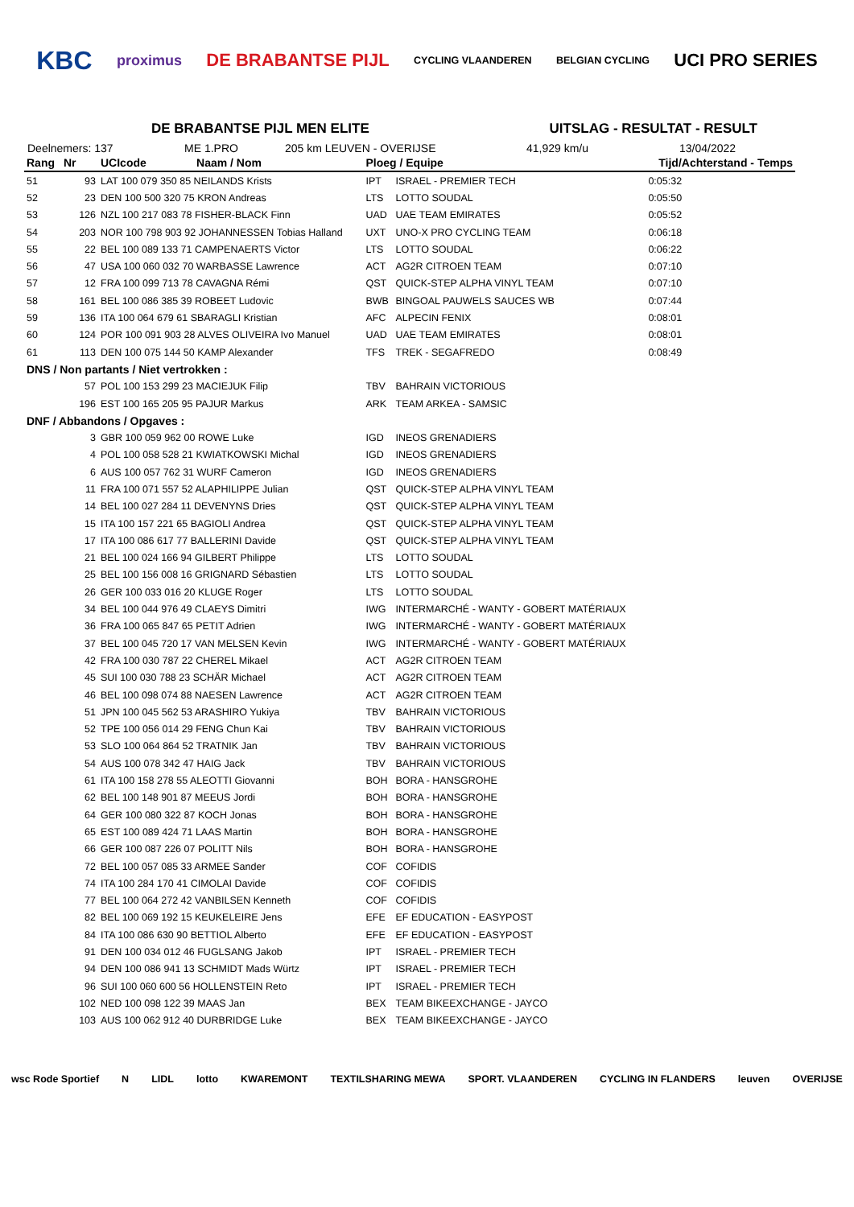KBC proximus DE BRABANTSE PIJL CYCLING VLAANDEREN BELGIAN CYCLING UCI PRO SERIES
DE BRABANTSE PIJL MEN ELITE UITSLAG - RESULTAT - RESULT
Deelnemers: 137 ME 1.PRO 205 km LEUVEN - OVERIJSE 41,929 km/u 13/04/2022
| Rang | Nr | UCIcode Naam / Nom | Ploeg / Equipe | | Tijd/Achterstand - Temps |
| --- | --- | --- | --- | --- | --- |
| 51 | 93 | LAT 100 079 350 85 NEILANDS Krists | IPT | ISRAEL - PREMIER TECH | 0:05:32 |
| 52 | 23 | DEN 100 500 320 75 KRON Andreas | LTS | LOTTO SOUDAL | 0:05:50 |
| 53 | 126 | NZL 100 217 083 78 FISHER-BLACK Finn | UAD | UAE TEAM EMIRATES | 0:05:52 |
| 54 | 203 | NOR 100 798 903 92 JOHANNESSEN Tobias Halland | UXT | UNO-X PRO CYCLING TEAM | 0:06:18 |
| 55 | 22 | BEL 100 089 133 71 CAMPENAERTS Victor | LTS | LOTTO SOUDAL | 0:06:22 |
| 56 | 47 | USA 100 060 032 70 WARBASSE Lawrence | ACT | AG2R CITROEN TEAM | 0:07:10 |
| 57 | 12 | FRA 100 099 713 78 CAVAGNA Rémi | QST | QUICK-STEP ALPHA VINYL TEAM | 0:07:10 |
| 58 | 161 | BEL 100 086 385 39 ROBEET Ludovic | BWB | BINGOAL PAUWELS SAUCES WB | 0:07:44 |
| 59 | 136 | ITA 100 064 679 61 SBARAGLI Kristian | AFC | ALPECIN FENIX | 0:08:01 |
| 60 | 124 | POR 100 091 903 28 ALVES OLIVEIRA Ivo Manuel | UAD | UAE TEAM EMIRATES | 0:08:01 |
| 61 | 113 | DEN 100 075 144 50 KAMP Alexander | TFS | TREK - SEGAFREDO | 0:08:49 |
| DNS / Non partants / Niet vertrokken : | | | | | |
| | 57 | POL 100 153 299 23 MACIEJUK Filip | TBV | BAHRAIN VICTORIOUS | |
| | 196 | EST 100 165 205 95 PAJUR Markus | ARK | TEAM ARKEA - SAMSIC | |
| DNF / Abbandons / Opgaves : | | | | | |
| | 3 | GBR 100 059 962 00 ROWE Luke | IGD | INEOS GRENADIERS | |
| | 4 | POL 100 058 528 21 KWIATKOWSKI Michal | IGD | INEOS GRENADIERS | |
| | 6 | AUS 100 057 762 31 WURF Cameron | IGD | INEOS GRENADIERS | |
| | 11 | FRA 100 071 557 52 ALAPHILIPPE Julian | QST | QUICK-STEP ALPHA VINYL TEAM | |
| | 14 | BEL 100 027 284 11 DEVENYNS Dries | QST | QUICK-STEP ALPHA VINYL TEAM | |
| | 15 | ITA 100 157 221 65 BAGIOLI Andrea | QST | QUICK-STEP ALPHA VINYL TEAM | |
| | 17 | ITA 100 086 617 77 BALLERINI Davide | QST | QUICK-STEP ALPHA VINYL TEAM | |
| | 21 | BEL 100 024 166 94 GILBERT Philippe | LTS | LOTTO SOUDAL | |
| | 25 | BEL 100 156 008 16 GRIGNARD Sébastien | LTS | LOTTO SOUDAL | |
| | 26 | GER 100 033 016 20 KLUGE Roger | LTS | LOTTO SOUDAL | |
| | 34 | BEL 100 044 976 49 CLAEYS Dimitri | IWG | INTERMARCHÉ - WANTY - GOBERT MATÉRIAUX | |
| | 36 | FRA 100 065 847 65 PETIT Adrien | IWG | INTERMARCHÉ - WANTY - GOBERT MATÉRIAUX | |
| | 37 | BEL 100 045 720 17 VAN MELSEN Kevin | IWG | INTERMARCHÉ - WANTY - GOBERT MATÉRIAUX | |
| | 42 | FRA 100 030 787 22 CHEREL Mikael | ACT | AG2R CITROEN TEAM | |
| | 45 | SUI 100 030 788 23 SCHÄR Michael | ACT | AG2R CITROEN TEAM | |
| | 46 | BEL 100 098 074 88 NAESEN Lawrence | ACT | AG2R CITROEN TEAM | |
| | 51 | JPN 100 045 562 53 ARASHIRO Yukiya | TBV | BAHRAIN VICTORIOUS | |
| | 52 | TPE 100 056 014 29 FENG Chun Kai | TBV | BAHRAIN VICTORIOUS | |
| | 53 | SLO 100 064 864 52 TRATNIK Jan | TBV | BAHRAIN VICTORIOUS | |
| | 54 | AUS 100 078 342 47 HAIG Jack | TBV | BAHRAIN VICTORIOUS | |
| | 61 | ITA 100 158 278 55 ALEOTTI Giovanni | BOH | BORA - HANSGROHE | |
| | 62 | BEL 100 148 901 87 MEEUS Jordi | BOH | BORA - HANSGROHE | |
| | 64 | GER 100 080 322 87 KOCH Jonas | BOH | BORA - HANSGROHE | |
| | 65 | EST 100 089 424 71 LAAS Martin | BOH | BORA - HANSGROHE | |
| | 66 | GER 100 087 226 07 POLITT Nils | BOH | BORA - HANSGROHE | |
| | 72 | BEL 100 057 085 33 ARMEE Sander | COF | COFIDIS | |
| | 74 | ITA 100 284 170 41 CIMOLAI Davide | COF | COFIDIS | |
| | 77 | BEL 100 064 272 42 VANBILSEN Kenneth | COF | COFIDIS | |
| | 82 | BEL 100 069 192 15 KEUKELEIRE Jens | EFE | EF EDUCATION - EASYPOST | |
| | 84 | ITA 100 086 630 90 BETTIOL Alberto | EFE | EF EDUCATION - EASYPOST | |
| | 91 | DEN 100 034 012 46 FUGLSANG Jakob | IPT | ISRAEL - PREMIER TECH | |
| | 94 | DEN 100 086 941 13 SCHMIDT Mads Würtz | IPT | ISRAEL - PREMIER TECH | |
| | 96 | SUI 100 060 600 56 HOLLENSTEIN Reto | IPT | ISRAEL - PREMIER TECH | |
| | 102 | NED 100 098 122 39 MAAS Jan | BEX | TEAM BIKEEXCHANGE - JAYCO | |
| | 103 | AUS 100 062 912 40 DURBRIDGE Luke | BEX | TEAM BIKEEXCHANGE - JAYCO | |
wsc Rode Sportief N LIDL lotto KWAREMONT TEXTILSHARING MEWA SPORT. VLAANDEREN CYCLING IN FLANDERS leuven OVERIJSE